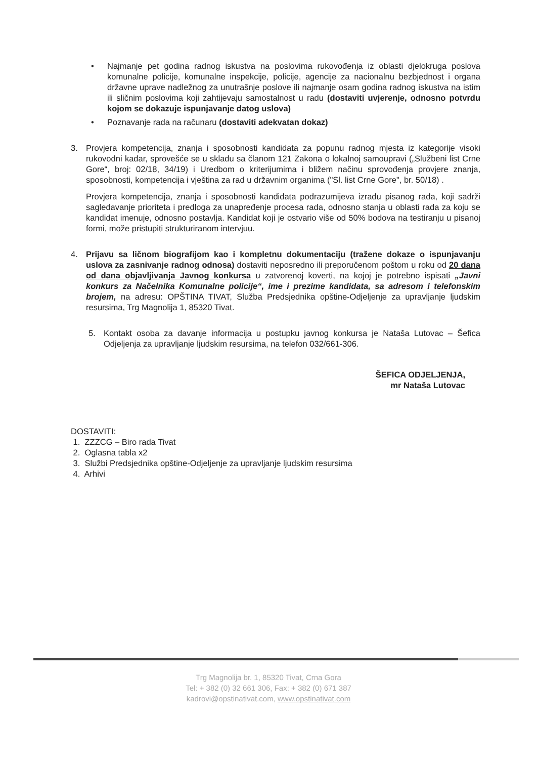• Najmanje pet godina radnog iskustva na poslovima rukovođenja iz oblasti djelokruga poslova komunalne policije, komunalne inspekcije, policije, agencije za nacionalnu bezbjednost i organa državne uprave nadležnog za unutrašnje poslove ili najmanje osam godina radnog iskustva na istim ili sličnim poslovima koji zahtijevaju samostalnost u radu (dostaviti uvjerenje, odnosno potvrdu kojom se dokazuje ispunjavanje datog uslova)
• Poznavanje rada na računaru (dostaviti adekvatan dokaz)
3. Provjera kompetencija, znanja i sposobnosti kandidata za popunu radnog mjesta iz kategorije visoki rukovodni kadar, sprovešće se u skladu sa članom 121 Zakona o lokalnoj samoupravi („Službeni list Crne Gore“, broj: 02/18, 34/19) i Uredbom o kriterijumima i bližem načinu sprovođenja provjere znanja, sposobnosti, kompetencija i vještina za rad u državnim organima ("Sl. list Crne Gore", br. 50/18) .
Provjera kompetencija, znanja i sposobnosti kandidata podrazumijeva izradu pisanog rada, koji sadrži sagledavanje prioriteta i predloga za unapređenje procesa rada, odnosno stanja u oblasti rada za koju se kandidat imenuje, odnosno postavlja. Kandidat koji je ostvario više od 50% bodova na testiranju u pisanoj formi, može pristupiti strukturiranom intervjuu.
4. Prijavu sa ličnom biografijom kao i kompletnu dokumentaciju (tražene dokaze o ispunjavanju uslova za zasnivanje radnog odnosa) dostaviti neposredno ili preporučenom poštom u roku od 20 dana od dana objavljivanja Javnog konkursa u zatvorenoj koverti, na kojoj je potrebno ispisati „Javni konkurs za Načelnika Komunalne policije“, ime i prezime kandidata, sa adresom i telefonskim brojem, na adresu: OPŠTINA TIVAT, Služba Predsjednika opštine-Odjeljenje za upravljanje ljudskim resursima, Trg Magnolija 1, 85320 Tivat.
5. Kontakt osoba za davanje informacija u postupku javnog konkursa je Nataša Lutovac – Šefica Odjeljenja za upravljanje ljudskim resursima, na telefon 032/661-306.
ŠEFICA ODJELJENJA,
mr Nataša Lutovac
DOSTAVITI:
1. ZZZCG – Biro rada Tivat
2. Oglasna tabla x2
3. Službi Predsjednika opštine-Odjeljenje za upravljanje ljudskim resursima
4. Arhivi
Trg Magnolija br. 1, 85320 Tivat, Crna Gora
Tel: + 382 (0) 32 661 306, Fax: + 382 (0) 671 387
kadrovi@opstinativat.com, www.opstinativat.com